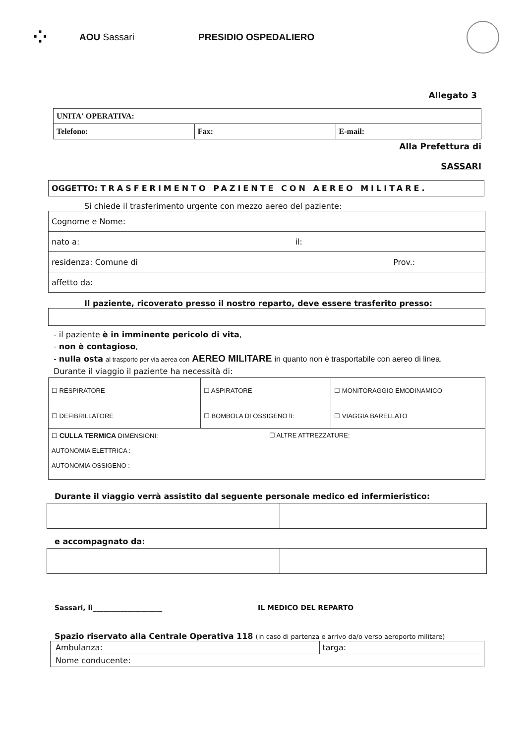⁘
AOU Sassari PRESIDIO OSPEDALIERO
Allegato 3
| UNITA' OPERATIVA: | | |
| Telefono: | Fax: | E-mail: |
Alla Prefettura di
SASSARI
| OGGETTO: TRASFERIMENTO PAZIENTE CON AEREO MILITARE. |
Si chiede il trasferimento urgente con mezzo aereo del paziente:
| Cognome e Nome: |
| nato a: il: |
| residenza: Comune di Prov.: |
| affetto da: |
Il paziente, ricoverato presso il nostro reparto, deve essere trasferito presso:
- il paziente è in imminente pericolo di vita,
- non è contagioso,
- nulla osta al trasporto per via aerea con AEREO MILITARE in quanto non è trasportabile con aereo di linea.
Durante il viaggio il paziente ha necessità di:
| ☐ RESPIRATORE | ☐ ASPIRATORE | | ☐ MONITORAGGIO EMODINAMICO |
| ☐ DEFIBRILLATORE | ☐ BOMBOLA DI OSSIGENO lt: | | ☐ VIAGGIA BARELLATO |
| ☐ CULLA TERMICA DIMENSIONI: AUTONOMIA ELETTRICA : AUTONOMIA OSSIGENO : | | ☐ ALTRE ATTREZZATURE: | |
Durante il viaggio verrà assistito dal seguente personale medico ed infermieristico:
e accompagnato da:
Sassari, lì____________________ IL MEDICO DEL REPARTO
Spazio riservato alla Centrale Operativa 118 (in caso di partenza e arrivo da/o verso aeroporto militare)
| Ambulanza: | targa: |
| Nome conducente: | |